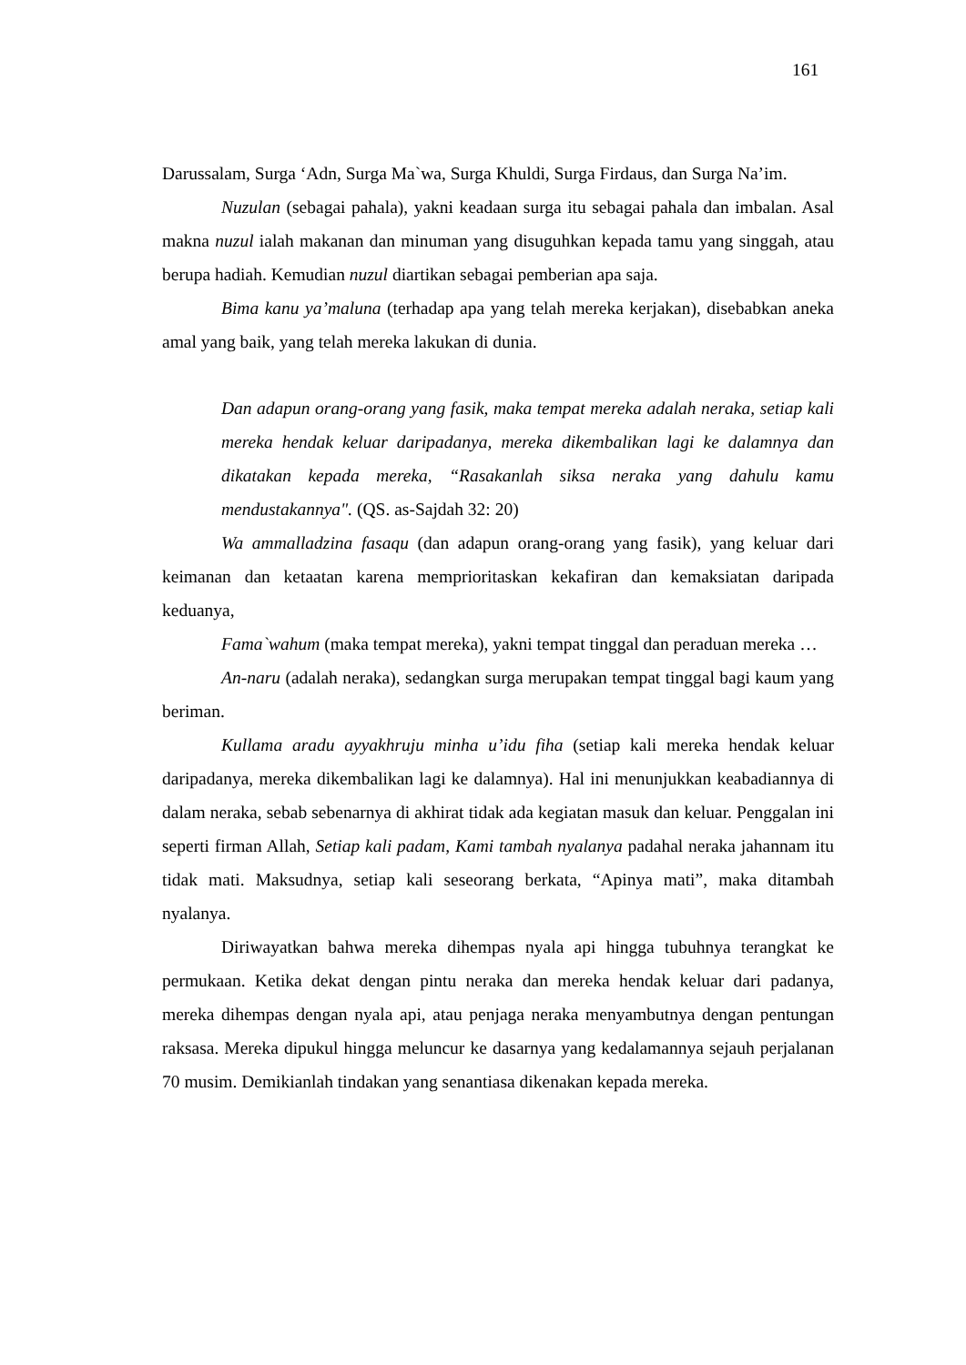161
Darussalam, Surga ‘Adn, Surga Ma`wa, Surga Khuldi, Surga Firdaus, dan Surga Na’im.
Nuzulan (sebagai pahala), yakni keadaan surga itu sebagai pahala dan imbalan. Asal makna nuzul ialah makanan dan minuman yang disuguhkan kepada tamu yang singgah, atau berupa hadiah. Kemudian nuzul diartikan sebagai pemberian apa saja.
Bima kanu ya’maluna (terhadap apa yang telah mereka kerjakan), disebabkan aneka amal yang baik, yang telah mereka lakukan di dunia.
Dan adapun orang-orang yang fasik, maka tempat mereka adalah neraka, setiap kali mereka hendak keluar daripadanya, mereka dikembalikan lagi ke dalamnya dan dikatakan kepada mereka, “Rasakanlah siksa neraka yang dahulu kamu mendustakannya". (QS. as-Sajdah 32: 20)
Wa ammalladzina fasaqu (dan adapun orang-orang yang fasik), yang keluar dari keimanan dan ketaatan karena memprioritaskan kekafiran dan kemaksiatan daripada keduanya,
Fama`wahum (maka tempat mereka), yakni tempat tinggal dan peraduan mereka …
An-naru (adalah neraka), sedangkan surga merupakan tempat tinggal bagi kaum yang beriman.
Kullama aradu ayyakhruju minha u’idu fiha (setiap kali mereka hendak keluar daripadanya, mereka dikembalikan lagi ke dalamnya). Hal ini menunjukkan keabadiannya di dalam neraka, sebab sebenarnya di akhirat tidak ada kegiatan masuk dan keluar. Penggalan ini seperti firman Allah, Setiap kali padam, Kami tambah nyalanya padahal neraka jahannam itu tidak mati. Maksudnya, setiap kali seseorang berkata, “Apinya mati”, maka ditambah nyalanya.
Diriwayatkan bahwa mereka dihempas nyala api hingga tubuhnya terangkat ke permukaan. Ketika dekat dengan pintu neraka dan mereka hendak keluar dari padanya, mereka dihempas dengan nyala api, atau penjaga neraka menyambutnya dengan pentungan raksasa. Mereka dipukul hingga meluncur ke dasarnya yang kedalamannya sejauh perjalanan 70 musim. Demikianlah tindakan yang senantiasa dikenakan kepada mereka.